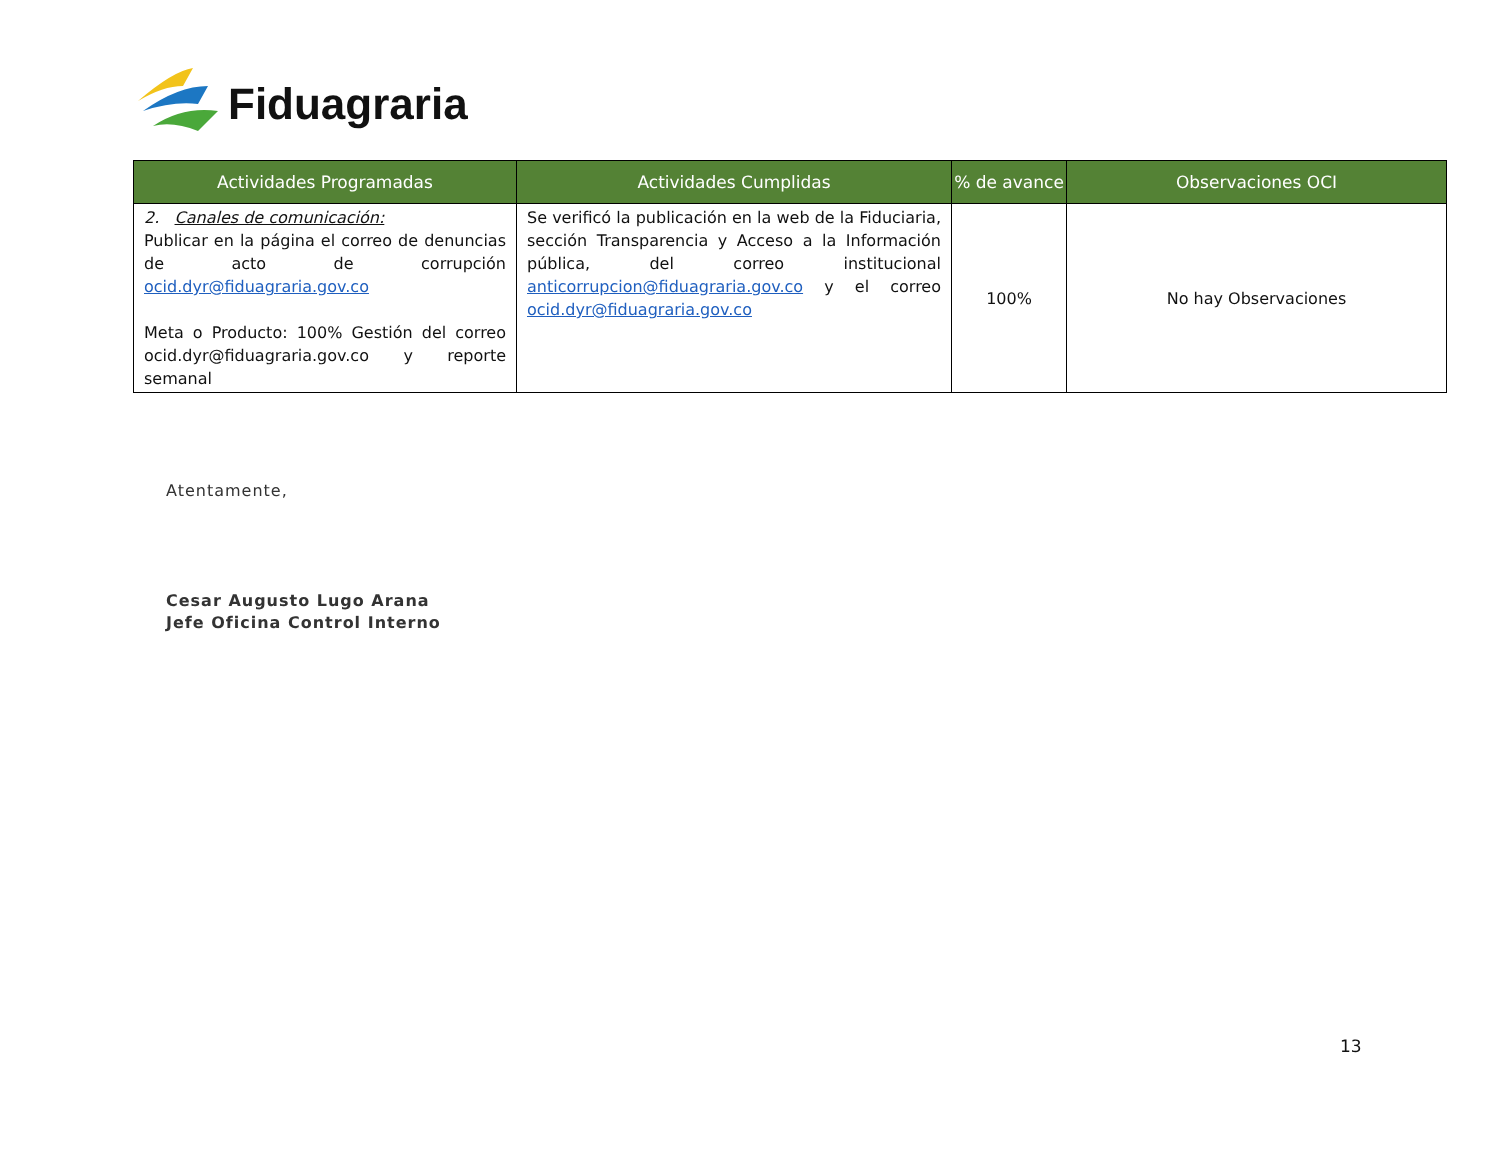Fiduagraria
| Actividades Programadas | Actividades Cumplidas | % de avance | Observaciones OCI |
| --- | --- | --- | --- |
| 2. Canales de comunicación: Publicar en la página el correo de denuncias de acto de corrupción ocid.dyr@fiduagraria.gov.co Meta o Producto: 100% Gestión del correo ocid.dyr@fiduagraria.gov.co y reporte semanal | Se verificó la publicación en la web de la Fiduciaria, sección Transparencia y Acceso a la Información pública, del correo institucional anticorrupcion@fiduagraria.gov.co y el correo ocid.dyr@fiduagraria.gov.co | 100% | No hay Observaciones |
Atentamente,
Cesar Augusto Lugo Arana
Jefe Oficina Control Interno
13